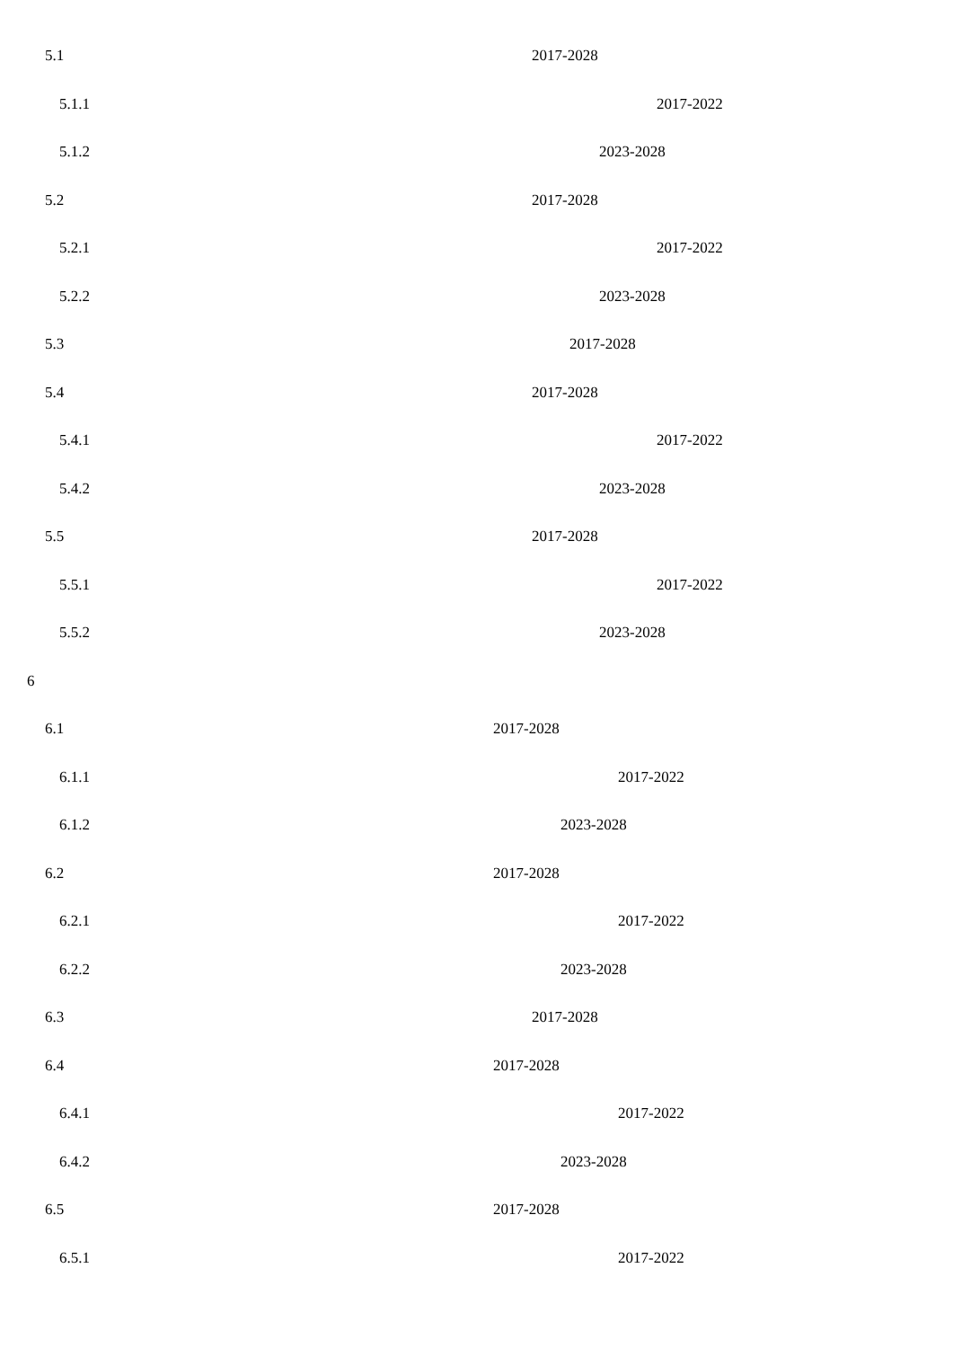5.1 2017-2028
5.1.1 2017-2022
5.1.2 2023-2028
5.2 2017-2028
5.2.1 2017-2022
5.2.2 2023-2028
5.3 2017-2028
5.4 2017-2028
5.4.1 2017-2022
5.4.2 2023-2028
5.5 2017-2028
5.5.1 2017-2022
5.5.2 2023-2028
6
6.1 2017-2028
6.1.1 2017-2022
6.1.2 2023-2028
6.2 2017-2028
6.2.1 2017-2022
6.2.2 2023-2028
6.3 2017-2028
6.4 2017-2028
6.4.1 2017-2022
6.4.2 2023-2028
6.5 2017-2028
6.5.1 2017-2022